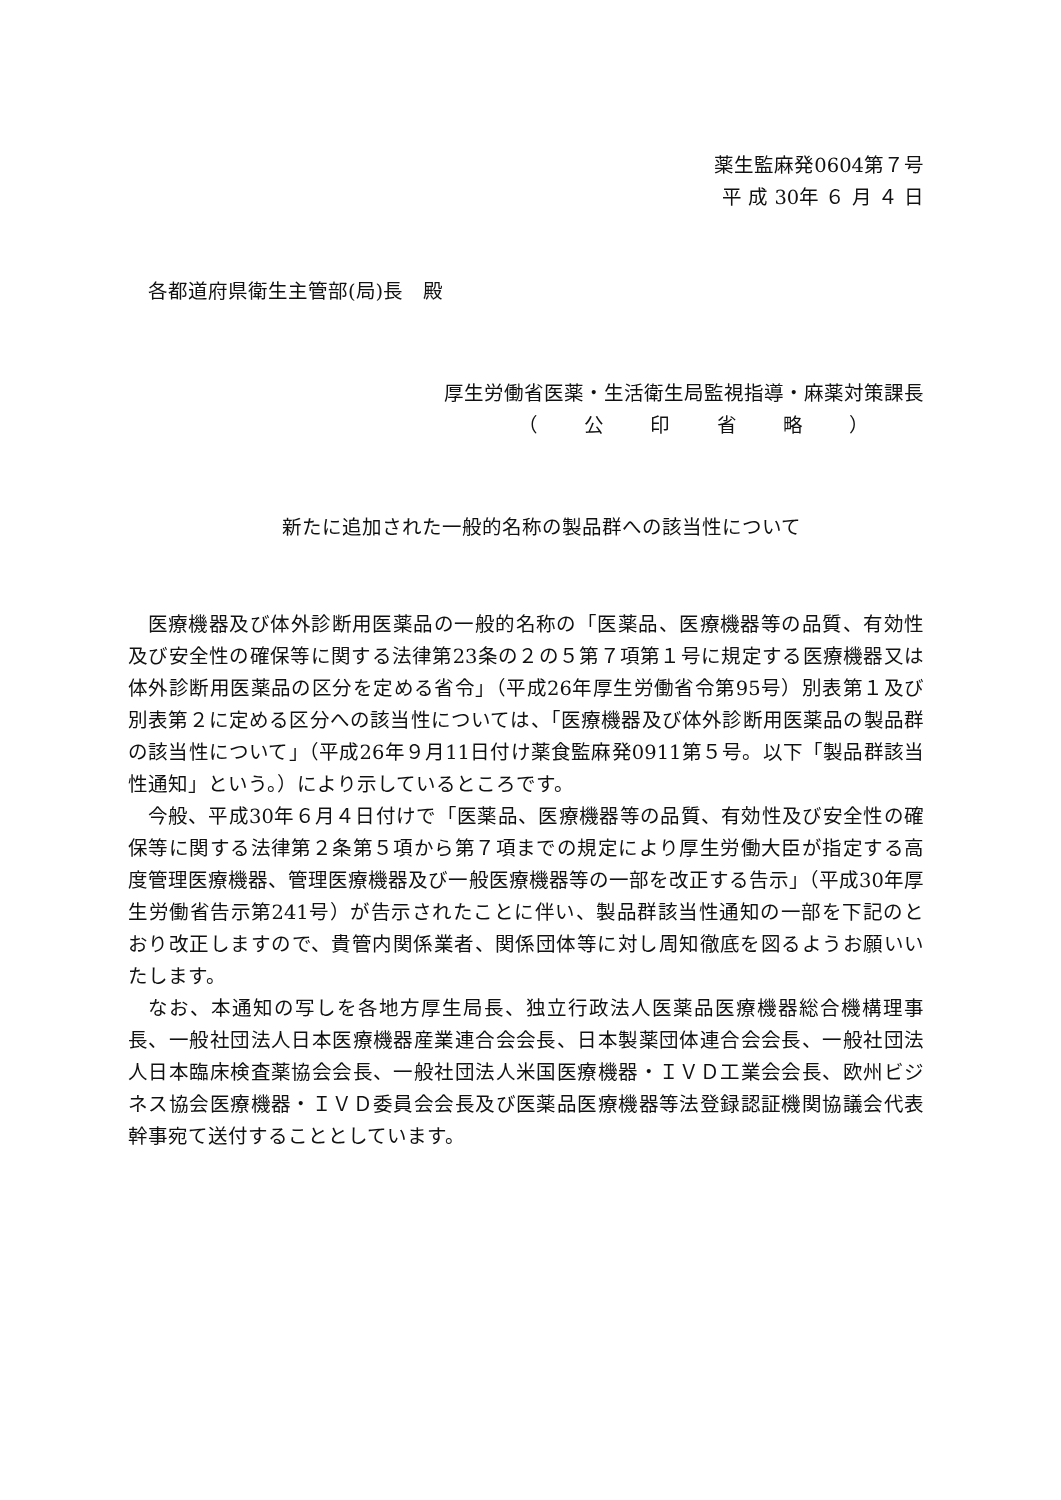薬生監麻発0604第７号
平 成 30年 ６ 月 ４ 日
各都道府県衛生主管部(局)長　殿
厚生労働省医薬・生活衛生局監視指導・麻薬対策課長
（ 公 印 省 略 ）
新たに追加された一般的名称の製品群への該当性について
医療機器及び体外診断用医薬品の一般的名称の「医薬品、医療機器等の品質、有効性及び安全性の確保等に関する法律第23条の２の５第７項第１号に規定する医療機器又は体外診断用医薬品の区分を定める省令」（平成26年厚生労働省令第95号）別表第１及び別表第２に定める区分への該当性については、「医療機器及び体外診断用医薬品の製品群の該当性について」（平成26年９月11日付け薬食監麻発0911第５号。以下「製品群該当性通知」という。）により示しているところです。
今般、平成30年６月４日付けで「医薬品、医療機器等の品質、有効性及び安全性の確保等に関する法律第２条第５項から第７項までの規定により厚生労働大臣が指定する高度管理医療機器、管理医療機器及び一般医療機器等の一部を改正する告示」（平成30年厚生労働省告示第241号）が告示されたことに伴い、製品群該当性通知の一部を下記のとおり改正しますので、貴管内関係業者、関係団体等に対し周知徹底を図るようお願いいたします。
なお、本通知の写しを各地方厚生局長、独立行政法人医薬品医療機器総合機構理事長、一般社団法人日本医療機器産業連合会会長、日本製薬団体連合会会長、一般社団法人日本臨床検査薬協会会長、一般社団法人米国医療機器・ＩＶＤ工業会会長、欧州ビジネス協会医療機器・ＩＶＤ委員会会長及び医薬品医療機器等法登録認証機関協議会代表幹事宛て送付することとしています。